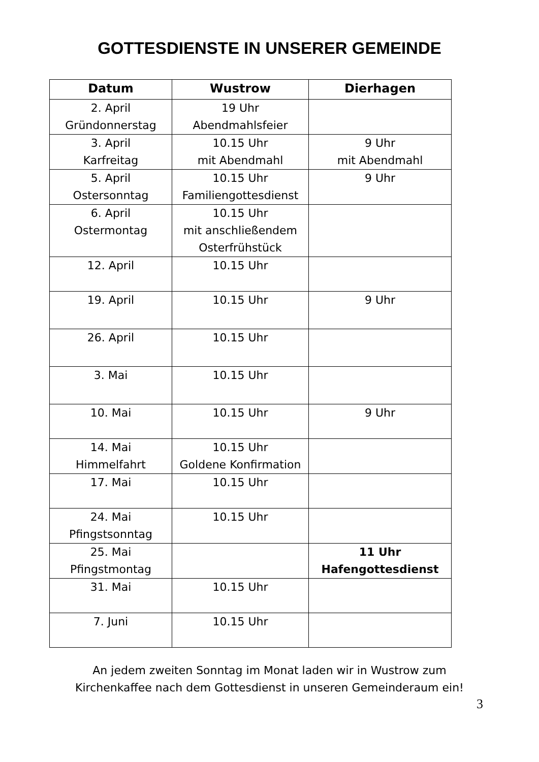GOTTESDIENSTE IN UNSERER GEMEINDE
| Datum | Wustrow | Dierhagen |
| --- | --- | --- |
| 2. April Gründonnerstag | 19 Uhr Abendmahlsfeier | |
| 3. April Karfreitag | 10.15 Uhr mit Abendmahl | 9 Uhr mit Abendmahl |
| 5. April Ostersonntag | 10.15 Uhr Familiengottesdienst | 9 Uhr |
| 6. April Ostermontag | 10.15 Uhr mit anschließendem Osterfrühstück | |
| 12. April | 10.15 Uhr | |
| 19. April | 10.15 Uhr | 9 Uhr |
| 26. April | 10.15 Uhr | |
| 3. Mai | 10.15 Uhr | |
| 10. Mai | 10.15 Uhr | 9 Uhr |
| 14. Mai Himmelfahrt | 10.15 Uhr Goldene Konfirmation | |
| 17. Mai | 10.15 Uhr | |
| 24. Mai Pfingstsonntag | 10.15 Uhr | |
| 25. Mai Pfingstmontag | | 11 Uhr Hafengottesdienst |
| 31. Mai | 10.15 Uhr | |
| 7. Juni | 10.15 Uhr | |
An jedem zweiten Sonntag im Monat laden wir in Wustrow zum
Kirchenkaffee nach dem Gottesdienst in unseren Gemeinderaum ein!
3